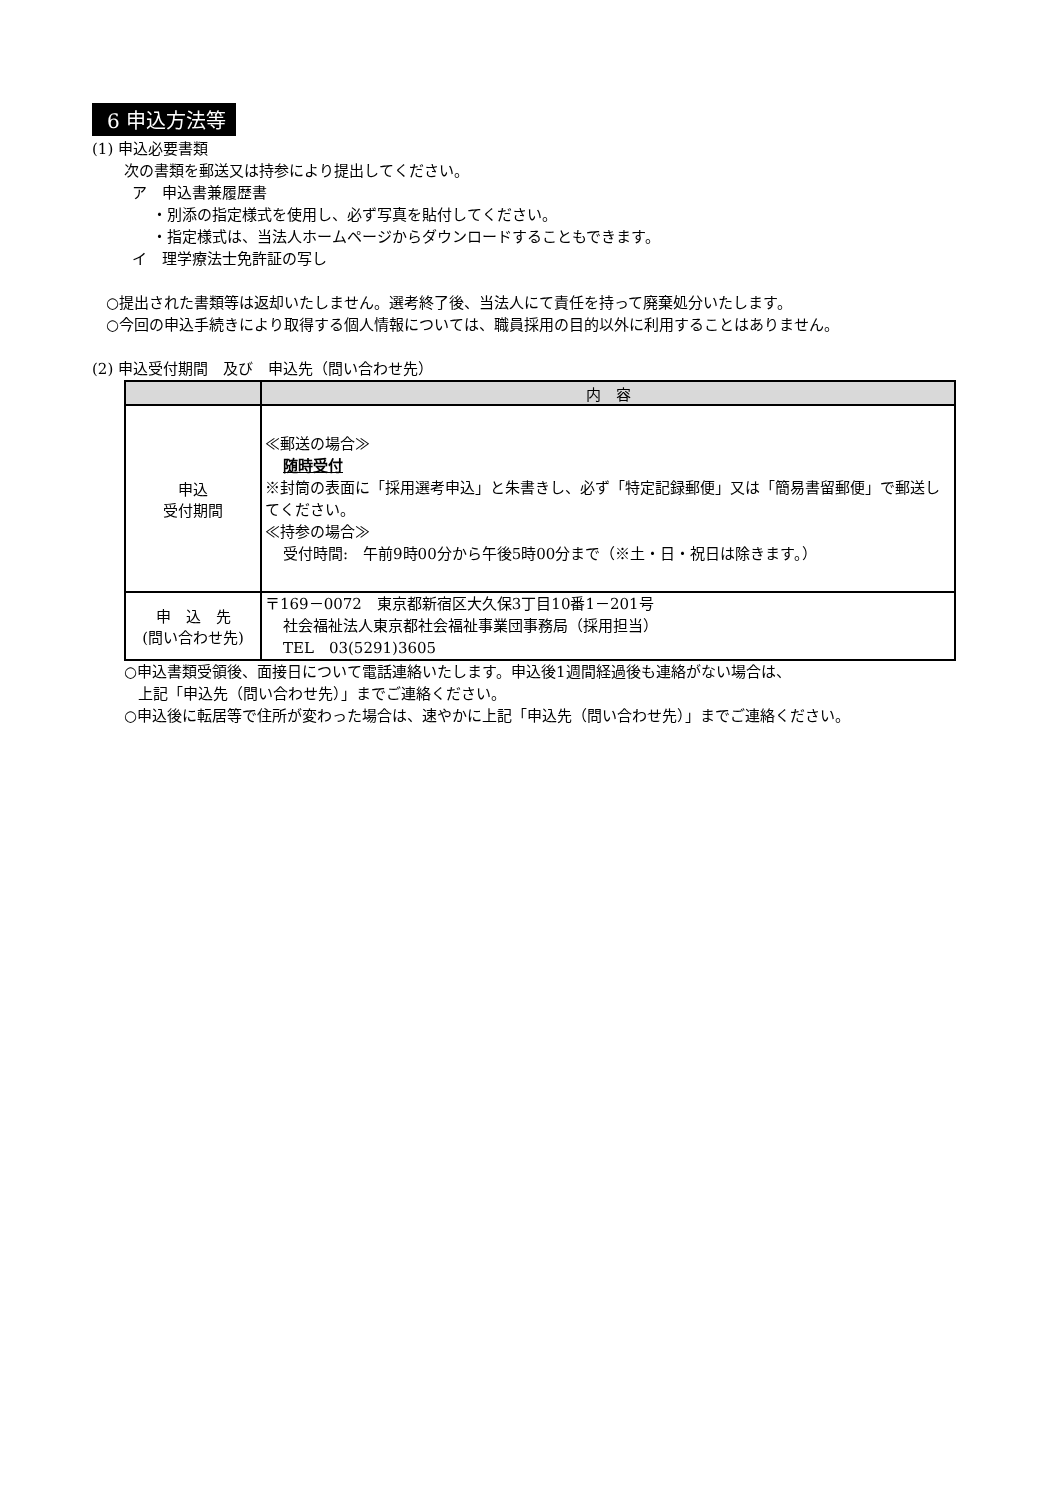6 申込方法等
(1) 申込必要書類
次の書類を郵送又は持参により提出してください。
ア　申込書兼履歴書
・別添の指定様式を使用し、必ず写真を貼付してください。
・指定様式は、当法人ホームページからダウンロードすることもできます。
イ　理学療法士免許証の写し
○提出された書類等は返却いたしません。選考終了後、当法人にて責任を持って廃棄処分いたします。
○今回の申込手続きにより取得する個人情報については、職員採用の目的以外に利用することはありません。
(2) 申込受付期間　及び　申込先（問い合わせ先）
| | 内 容 |
| --- | --- |
| 申込 受付期間 | ≪郵送の場合≫ 随時受付 ※封筒の表面に「採用選考申込」と朱書きし、必ず「特定記録郵便」又は「簡易書留郵便」で郵送してください。 ≪持参の場合≫ 受付時間: 午前9時00分から午後5時00分まで（※土・日・祝日は除きます。） |
| 申 込 先 (問い合わせ先) | 〒169－0072 東京都新宿区大久保3丁目10番1－201号 社会福祉法人東京都社会福祉事業団事務局（採用担当） TEL 03(5291)3605 |
○申込書類受領後、面接日について電話連絡いたします。申込後1週間経過後も連絡がない場合は、
上記「申込先（問い合わせ先）」までご連絡ください。
○申込後に転居等で住所が変わった場合は、速やかに上記「申込先（問い合わせ先）」までご連絡ください。